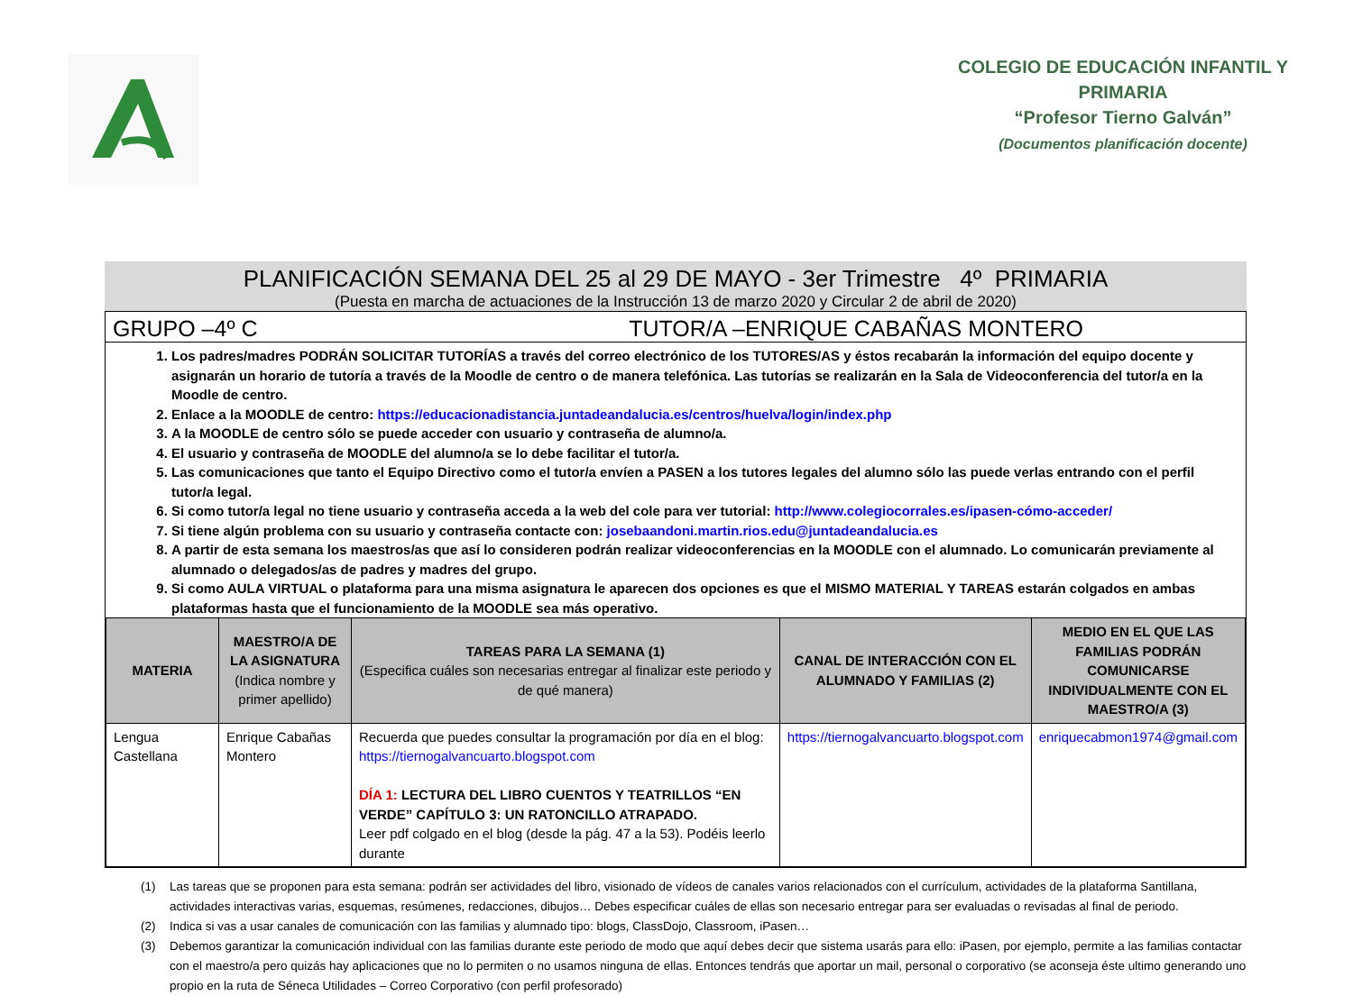COLEGIO DE EDUCACIÓN INFANTIL Y PRIMARIA
“Profesor Tierno Galván”
(Documentos planificación docente)
PLANIFICACIÓN SEMANA DEL 25 al 29 DE MAYO - 3er Trimestre 4º PRIMARIA
(Puesta en marcha de actuaciones de la Instrucción 13 de marzo 2020 y Circular 2 de abril de 2020)
GRUPO –4º C TUTOR/A –ENRIQUE CABAÑAS MONTERO
1. Los padres/madres PODRÁN SOLICITAR TUTORÍAS a través del correo electrónico de los TUTORES/AS y éstos recabarán la información del equipo docente y asignarán un horario de tutoría a través de la Moodle de centro o de manera telefónica. Las tutorías se realizarán en la Sala de Videoconferencia del tutor/a en la Moodle de centro.
2. Enlace a la MOODLE de centro: https://educacionadistancia.juntadeandalucia.es/centros/huelva/login/index.php
3. A la MOODLE de centro sólo se puede acceder con usuario y contraseña de alumno/a.
4. El usuario y contraseña de MOODLE del alumno/a se lo debe facilitar el tutor/a.
5. Las comunicaciones que tanto el Equipo Directivo como el tutor/a envíen a PASEN a los tutores legales del alumno sólo las puede verlas entrando con el perfil tutor/a legal.
6. Si como tutor/a legal no tiene usuario y contraseña acceda a la web del cole para ver tutorial: http://www.colegiocorrales.es/ipasen-cómo-acceder/
7. Si tiene algún problema con su usuario y contraseña contacte con: josebaandoni.martin.rios.edu@juntadeandalucia.es
8. A partir de esta semana los maestros/as que así lo consideren podrán realizar videoconferencias en la MOODLE con el alumnado. Lo comunicarán previamente al alumnado o delegados/as de padres y madres del grupo.
9. Si como AULA VIRTUAL o plataforma para una misma asignatura le aparecen dos opciones es que el MISMO MATERIAL Y TAREAS estarán colgados en ambas plataformas hasta que el funcionamiento de la MOODLE sea más operativo.
| MATERIA | MAESTRO/A DE LA ASIGNATURA (Indica nombre y primer apellido) | TAREAS PARA LA SEMANA (1) (Especifica cuáles son necesarias entregar al finalizar este periodo y de qué manera) | CANAL DE INTERACCIÓN CON EL ALUMNADO Y FAMILIAS (2) | MEDIO EN EL QUE LAS FAMILIAS PODRÁN COMUNICARSE INDIVIDUALMENTE CON EL MAESTRO/A (3) |
| --- | --- | --- | --- | --- |
| Lengua Castellana | Enrique Cabañas Montero | Recuerda que puedes consultar la programación por día en el blog: https://tiernogalvancuarto.blogspot.com DÍA 1: LECTURA DEL LIBRO CUENTOS Y TEATRILLOS “EN VERDE” CAPÍTULO 3: UN RATONCILLO ATRAPADO. Leer pdf colgado en el blog (desde la pág. 47 a la 53). Podéis leerlo durante | https://tiernogalvancuarto.blogspot.com | enriquecabmon1974@gmail.com |
(1) Las tareas que se proponen para esta semana: podrán ser actividades del libro, visionado de vídeos de canales varios relacionados con el currículum, actividades de la plataforma Santillana, actividades interactivas varias, esquemas, resúmenes, redacciones, dibujos… Debes especificar cuáles de ellas son necesario entregar para ser evaluadas o revisadas al final de periodo.
(2) Indica si vas a usar canales de comunicación con las familias y alumnado tipo: blogs, ClassDojo, Classroom, iPasen…
(3) Debemos garantizar la comunicación individual con las familias durante este periodo de modo que aquí debes decir que sistema usarás para ello: iPasen, por ejemplo, permite a las familias contactar con el maestro/a pero quizás hay aplicaciones que no lo permiten o no usamos ninguna de ellas. Entonces tendrás que aportar un mail, personal o corporativo (se aconseja éste ultimo generando uno propio en la ruta de Séneca Utilidades – Correo Corporativo (con perfil profesorado)